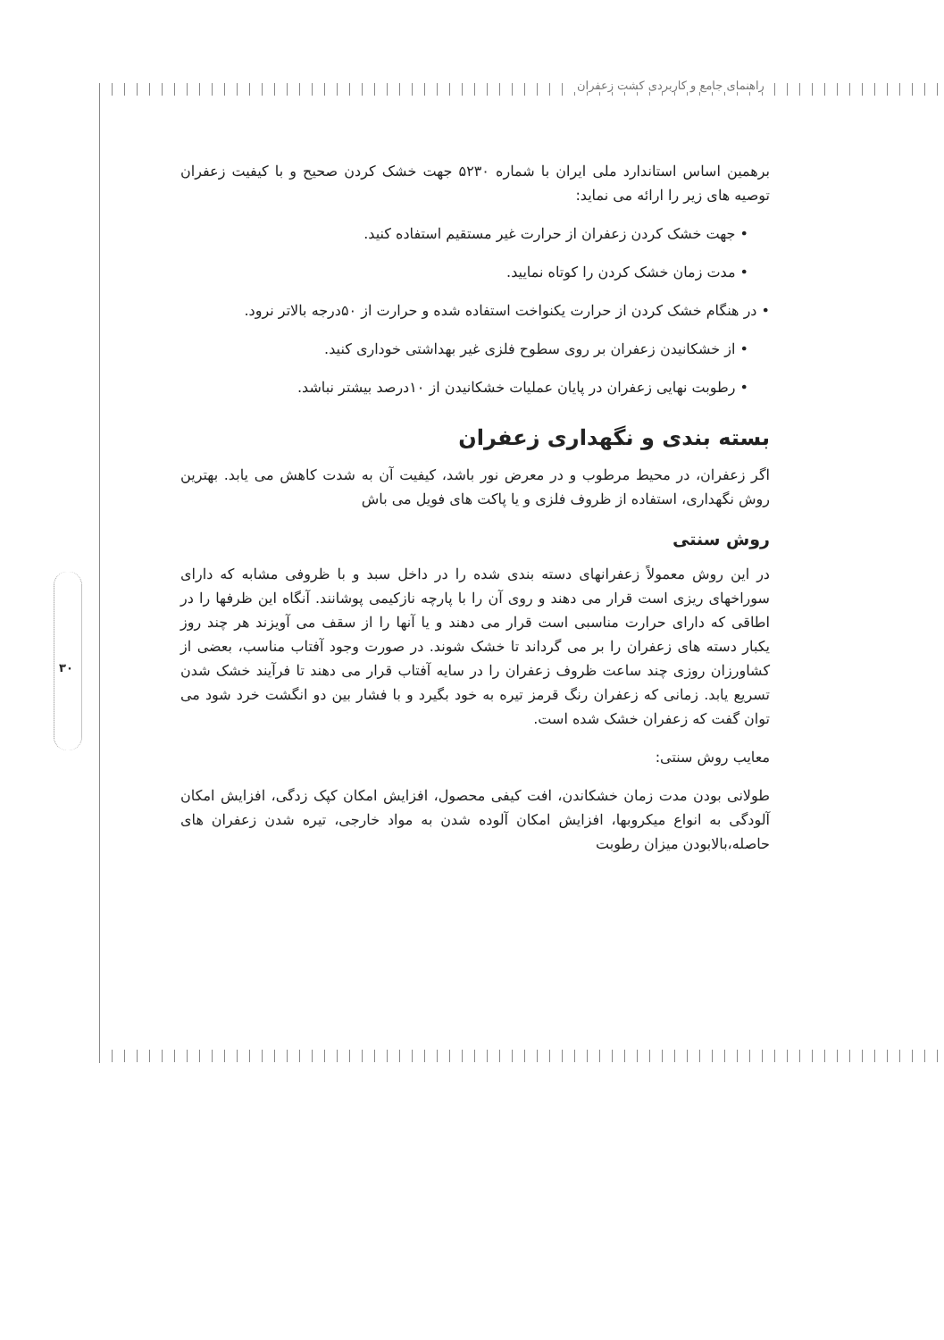راهنمای جامع و کاربردی کشت زعفران
۳۰
برهمین اساس استاندارد ملی ایران با شماره ۵۲۳۰ جهت خشک کردن صحیح و با کیفیت زعفران توصیه های زیر را ارائه می نماید:
• جهت خشک کردن زعفران از حرارت غیر مستقیم استفاده کنید.
• مدت زمان خشک کردن را کوتاه نمایید.
• در هنگام خشک کردن از حرارت یکنواخت استفاده شده و حرارت از ۵۰درجه بالاتر نرود.
• از خشکانیدن زعفران بر روی سطوح فلزی غیر بهداشتی خوداری کنید.
• رطوبت نهایی زعفران در پایان عملیات خشکانیدن از ۱۰درصد بیشتر نباشد.
بسته بندی و نگهداری زعفران
اگر زعفران، در محیط مرطوب و در معرض نور باشد، کیفیت آن به شدت کاهش می یابد. بهترین روش نگهداری، استفاده از ظروف فلزی و یا پاکت های فویل می باش
روش سنتی
در این روش معمولاً زعفرانهای دسته بندی شده را در داخل سبد و با ظروفی مشابه که دارای سوراخهای ریزی است قرار می دهند و روی آن را با پارچه نازکیمی پوشانند. آنگاه این ظرفها را در اطاقی که دارای حرارت مناسبی است قرار می دهند و یا آنها را از سقف می آویزند هر چند روز یکبار دسته های زعفران را بر می گرداند تا خشک شوند. در صورت وجود آفتاب مناسب، بعضی از کشاورزان روزی چند ساعت ظروف زعفران را در سایه آفتاب قرار می دهند تا فرآیند خشک شدن تسریع یابد. زمانی که زعفران رنگ قرمز تیره به خود بگیرد و با فشار بین دو انگشت خرد شود می توان گفت که زعفران خشک شده است.
معایب روش سنتی:
طولانی بودن مدت زمان خشکاندن، افت کیفی محصول، افزایش امکان کپک زدگی، افزایش امکان آلودگی به انواع میکروبها، افزایش امکان آلوده شدن به مواد خارجی، تیره شدن زعفران های حاصله،بالابودن میزان رطوبت